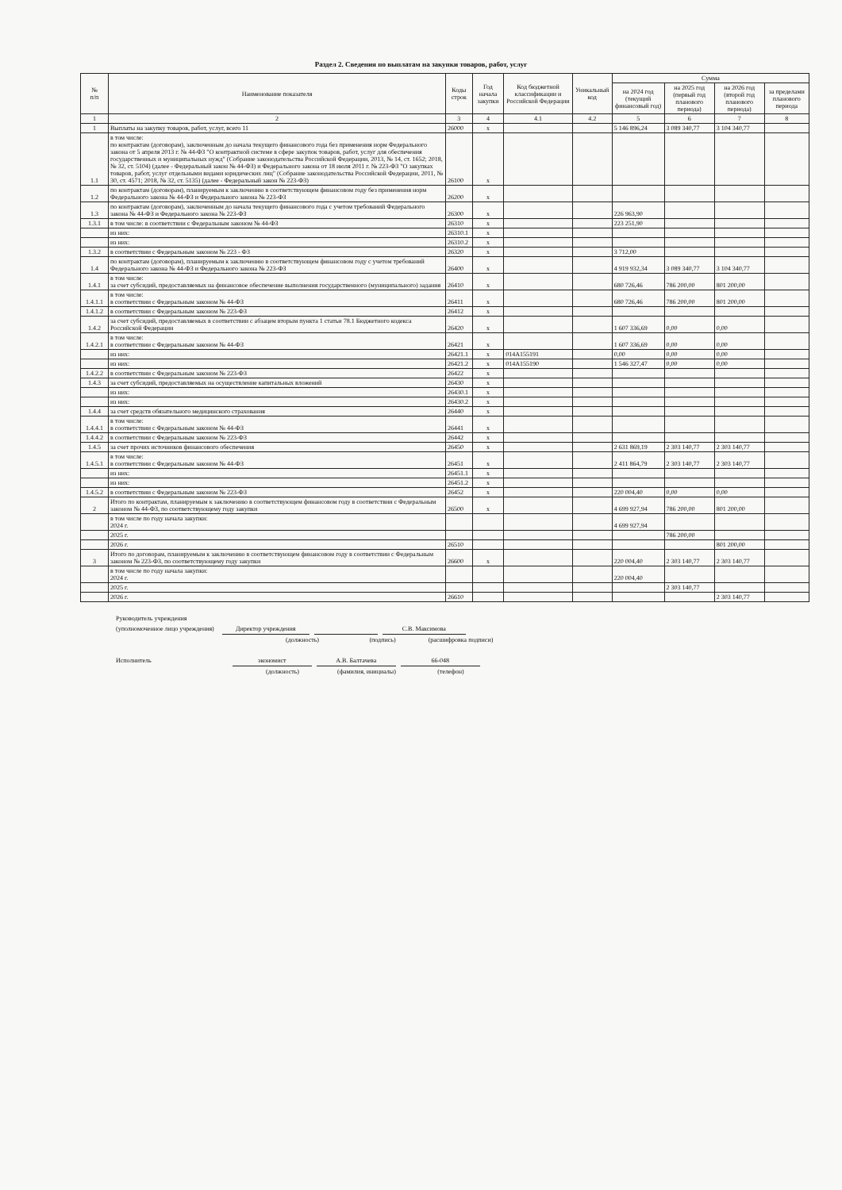Раздел 2. Сведения по выплатам на закупки товаров, работ, услуг
| № п/п | Наименование показателя | Коды строк | Год начала закупки | Код бюджетной классификации и Российской Федерации | Уникальный код | Сумма | | | |
| --- | --- | --- | --- | --- | --- | --- | --- | --- | --- |
| | | | | | | на 2024 год (текущий финансовый год) | на 2025 год (первый год планового периода) | на 2026 год (второй год планового периода) | за пределами планового периода |
| 1 | 2 | 3 | 4 | 4.1 | 4.2 | 5 | 6 | 7 | 8 |
| 1 | Выплаты на закупку товаров, работ, услуг, всего 11 | 26000 | x | | | 5 146 896,24 | 3 089 340,77 | 3 104 340,77 | |
| 1.1 | в том числе: по контрактам (договорам), заключенным до начала текущего финансового года без применения норм Федерального закона от 5 апреля 2013 г. № 44-ФЗ "О контрактной системе в сфере закупок товаров, работ, услуг для обеспечения государственных и муниципальных нужд" (Собрание законодательства Российской Федерации, 2013, № 14, ст. 1652; 2018, № 32, ст. 5104) (далее - Федеральный закон № 44-ФЗ) и Федерального закона от 18 июля 2011 г. № 223-ФЗ "О закупках товаров, работ, услуг отдельными видами юридических лиц" (Собрание законодательства Российской Федерации, 2011, № 30, ст. 4571; 2018, № 32, ст. 5135) (далее - Федеральный закон № 223-ФЗ) | 26100 | x | | | | | | |
| 1.2 | по контрактам (договорам), планируемым к заключению в соответствующем финансовом году без применения норм Федерального закона № 44-ФЗ и Федерального закона № 223-ФЗ | 26200 | x | | | | | | |
| 1.3 | по контрактам (договорам), заключенным до начала текущего финансового года с учетом требований Федерального закона № 44-ФЗ и Федерального закона № 223-ФЗ | 26300 | x | | | 226 963,90 | | | |
| 1.3.1 | в том числе: в соответствии с Федеральным законом № 44-ФЗ | 26310 | x | | | 223 251,90 | | | |
| | из них: | 26310.1 | x | | | | | | |
| | из них: | 26310.2 | x | | | | | | |
| 1.3.2 | в соответствии с Федеральным законом № 223 - ФЗ | 26320 | x | | | 3 712,00 | | | |
| 1.4 | по контрактам (договорам), планируемым к заключению в соответствующем финансовом году с учетом требований Федерального закона № 44-ФЗ и Федерального закона № 223-ФЗ | 26400 | x | | | 4 919 932,34 | 3 089 340,77 | 3 104 340,77 | |
| 1.4.1 | в том числе: за счет субсидий, предоставляемых на финансовое обеспечение выполнения государственного (муниципального) задания | 26410 | x | | | 680 726,46 | 786 200,00 | 801 200,00 | |
| 1.4.1.1 | в том числе: в соответствии с Федеральным законом № 44-ФЗ | 26411 | x | | | 680 726,46 | 786 200,00 | 801 200,00 | |
| 1.4.1.2 | в соответствии с Федеральным законом № 223-ФЗ | 26412 | x | | | | | | |
| 1.4.2 | за счет субсидий, предоставляемых в соответствии с абзацем вторым пункта 1 статьи 78.1 Бюджетного кодекса Российской Федерации | 26420 | x | | | 1 607 336,69 | 0,00 | 0,00 | |
| 1.4.2.1 | в том числе: в соответствии с Федеральным законом № 44-ФЗ | 26421 | x | | | 1 607 336,69 | 0,00 | 0,00 | |
| | из них: | 26421.1 | x | 014A155191 | | 0,00 | 0,00 | 0,00 | |
| | из них: | 26421.2 | x | 014A155190 | | 1 546 327,47 | 0,00 | 0,00 | |
| 1.4.2.2 | в соответствии с Федеральным законом № 223-ФЗ | 26422 | x | | | | | | |
| 1.4.3 | за счет субсидий, предоставляемых на осуществление капитальных вложений | 26430 | x | | | | | | |
| | из них: | 26430.1 | x | | | | | | |
| | из них: | 26430.2 | x | | | | | | |
| 1.4.4 | за счет средств обязательного медицинского страхования | 26440 | x | | | | | | |
| 1.4.4.1 | в том числе: в соответствии с Федеральным законом № 44-ФЗ | 26441 | x | | | | | | |
| 1.4.4.2 | в соответствии с Федеральным законом № 223-ФЗ | 26442 | x | | | | | | |
| 1.4.5 | за счет прочих источников финансового обеспечения | 26450 | x | | | 2 631 869,19 | 2 303 140,77 | 2 303 140,77 | |
| 1.4.5.1 | в том числе: в соответствии с Федеральным законом № 44-ФЗ | 26451 | x | | | 2 411 864,79 | 2 303 140,77 | 2 303 140,77 | |
| | из них: | 26451.1 | x | | | | | | |
| | из них: | 26451.2 | x | | | | | | |
| 1.4.5.2 | в соответствии с Федеральным законом № 223-ФЗ | 26452 | x | | | 220 004,40 | 0,00 | 0,00 | |
| 2 | Итого по контрактам, планируемым к заключению в соответствующем финансовом году в соответствии с Федеральным законом № 44-ФЗ, по соответствующему году закупки | 26500 | x | | | 4 699 927,94 | 786 200,00 | 801 200,00 | |
| | в том числе по году начала закупки: 2024 г. | | | | | 4 699 927,94 | | | |
| | 2025 г. | | | | | | 786 200,00 | | |
| | 2026 г. | 26510 | | | | | | 801 200,00 | |
| 3 | Итого по договорам, планируемым к заключению в соответствующем финансовом году в соответствии с Федеральным законом № 223-ФЗ, по соответствующему году закупки | 26600 | x | | | 220 004,40 | 2 303 140,77 | 2 303 140,77 | |
| | в том числе по году начала закупки: 2024 г. | | | | | 220 004,40 | | | |
| | 2025 г. | | | | | | 2 303 140,77 | | |
| | 2026 г. | 26610 | | | | | | 2 303 140,77 | |
Руководитель учреждения
(уполномоченное лицо учреждения) Директор учреждения С.В. Максимова
(должность) (подпись) (расшифровка подписи)
Исполнитель экономист А.В. Балтачева 66-048
(должность) (фамилия, инициалы) (телефон)